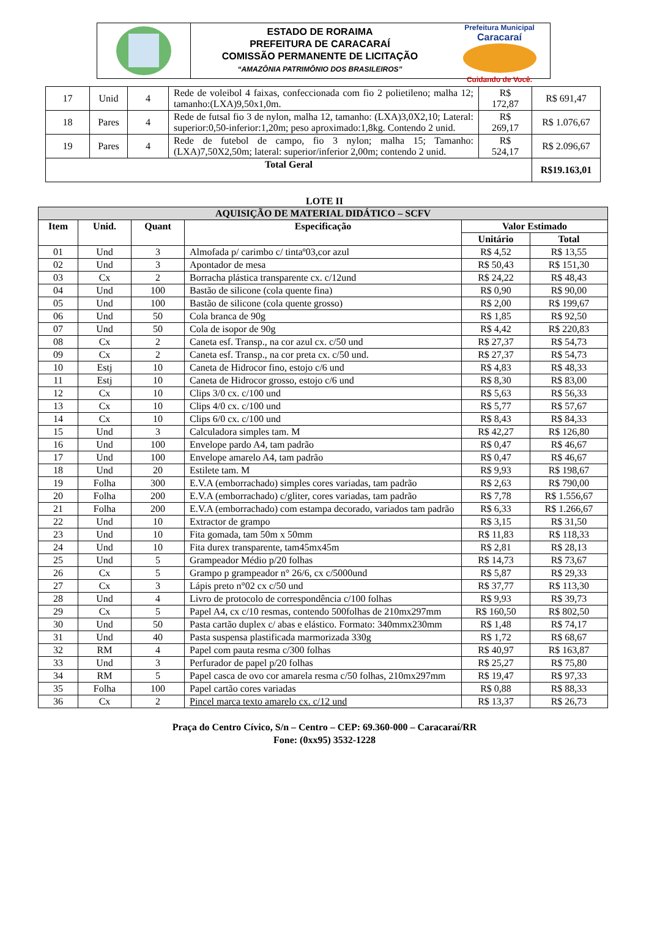ESTADO DE RORAIMA
PREFEITURA DE CARACARAÍ
COMISSÃO PERMANENTE DE LICITAÇÃO
“AMAZÔNIA PATRIMÔNIO DOS BRASILEIROS”
Prefeitura Municipal
Caracaraí
Cuidando de Você.
| 17 | Unid | 4 | Rede de voleibol 4 faixas, confeccionada com fio 2 polietileno; malha 12; tamanho:(LXA)9,50x1,0m. | R$ 172,87 | R$ 691,47 |
| 18 | Pares | 4 | Rede de futsal fio 3 de nylon, malha 12, tamanho: (LXA)3,0X2,10; Lateral: superior:0,50-inferior:1,20m; peso aproximado:1,8kg. Contendo 2 unid. | R$ 269,17 | R$ 1.076,67 |
| 19 | Pares | 4 | Rede de futebol de campo, fio 3 nylon; malha 15; Tamanho:(LXA)7,50X2,50m; lateral: superior/inferior 2,00m; contendo 2 unid. | R$ 524,17 | R$ 2.096,67 |
| Total Geral | | | | | R$19.163,01 |
LOTE II
| AQUISIÇÃO DE MATERIAL DIDÁTICO – SCFV | | | | | |
| --- | --- | --- | --- | --- | --- |
| Item | Unid. | Quant | Especificação | Valor Estimado | |
| | | | | Unitário | Total |
| 01 | Und | 3 | Almofada p/ carimbo c/ tintaº03,cor azul | R$ 4,52 | R$ 13,55 |
| 02 | Und | 3 | Apontador de mesa | R$ 50,43 | R$ 151,30 |
| 03 | Cx | 2 | Borracha plástica transparente cx. c/12und | R$ 24,22 | R$ 48,43 |
| 04 | Und | 100 | Bastão de silicone (cola quente fina) | R$ 0,90 | R$ 90,00 |
| 05 | Und | 100 | Bastão de silicone (cola quente grosso) | R$ 2,00 | R$ 199,67 |
| 06 | Und | 50 | Cola branca de 90g | R$ 1,85 | R$ 92,50 |
| 07 | Und | 50 | Cola de isopor de 90g | R$ 4,42 | R$ 220,83 |
| 08 | Cx | 2 | Caneta esf. Transp., na cor azul cx. c/50 und | R$ 27,37 | R$ 54,73 |
| 09 | Cx | 2 | Caneta esf. Transp., na cor preta cx. c/50 und. | R$ 27,37 | R$ 54,73 |
| 10 | Estj | 10 | Caneta de Hidrocor fino, estojo c/6 und | R$ 4,83 | R$ 48,33 |
| 11 | Estj | 10 | Caneta de Hidrocor grosso, estojo c/6 und | R$ 8,30 | R$ 83,00 |
| 12 | Cx | 10 | Clips 3/0 cx. c/100 und | R$ 5,63 | R$ 56,33 |
| 13 | Cx | 10 | Clips 4/0 cx. c/100 und | R$ 5,77 | R$ 57,67 |
| 14 | Cx | 10 | Clips 6/0 cx. c/100 und | R$ 8,43 | R$ 84,33 |
| 15 | Und | 3 | Calculadora simples tam. M | R$ 42,27 | R$ 126,80 |
| 16 | Und | 100 | Envelope pardo A4, tam padrão | R$ 0,47 | R$ 46,67 |
| 17 | Und | 100 | Envelope amarelo A4, tam padrão | R$ 0,47 | R$ 46,67 |
| 18 | Und | 20 | Estilete tam. M | R$ 9,93 | R$ 198,67 |
| 19 | Folha | 300 | E.V.A (emborrachado) simples cores variadas, tam padrão | R$ 2,63 | R$ 790,00 |
| 20 | Folha | 200 | E.V.A (emborrachado) c/gliter, cores variadas, tam padrão | R$ 7,78 | R$ 1.556,67 |
| 21 | Folha | 200 | E.V.A (emborrachado) com estampa decorado, variados tam padrão | R$ 6,33 | R$ 1.266,67 |
| 22 | Und | 10 | Extractor de grampo | R$ 3,15 | R$ 31,50 |
| 23 | Und | 10 | Fita gomada, tam 50m x 50mm | R$ 11,83 | R$ 118,33 |
| 24 | Und | 10 | Fita durex transparente, tam45mx45m | R$ 2,81 | R$ 28,13 |
| 25 | Und | 5 | Grampeador Médio p/20 folhas | R$ 14,73 | R$ 73,67 |
| 26 | Cx | 5 | Grampo p grampeador n° 26/6, cx c/5000und | R$ 5,87 | R$ 29,33 |
| 27 | Cx | 3 | Lápis preto n°02 cx c/50 und | R$ 37,77 | R$ 113,30 |
| 28 | Und | 4 | Livro de protocolo de correspondência c/100 folhas | R$ 9,93 | R$ 39,73 |
| 29 | Cx | 5 | Papel A4, cx c/10 resmas, contendo 500folhas de 210mx297mm | R$ 160,50 | R$ 802,50 |
| 30 | Und | 50 | Pasta cartão duplex c/ abas e elástico. Formato: 340mmx230mm | R$ 1,48 | R$ 74,17 |
| 31 | Und | 40 | Pasta suspensa plastificada marmorizada 330g | R$ 1,72 | R$ 68,67 |
| 32 | RM | 4 | Papel com pauta resma c/300 folhas | R$ 40,97 | R$ 163,87 |
| 33 | Und | 3 | Perfurador de papel p/20 folhas | R$ 25,27 | R$ 75,80 |
| 34 | RM | 5 | Papel casca de ovo cor amarela resma c/50 folhas, 210mx297mm | R$ 19,47 | R$ 97,33 |
| 35 | Folha | 100 | Papel cartão cores variadas | R$ 0,88 | R$ 88,33 |
| 36 | Cx | 2 | Pincel marca texto amarelo cx. c/12 und | R$ 13,37 | R$ 26,73 |
Praça do Centro Cívico, S/n – Centro – CEP: 69.360-000 – Caracaraí/RR
Fone: (0xx95) 3532-1228